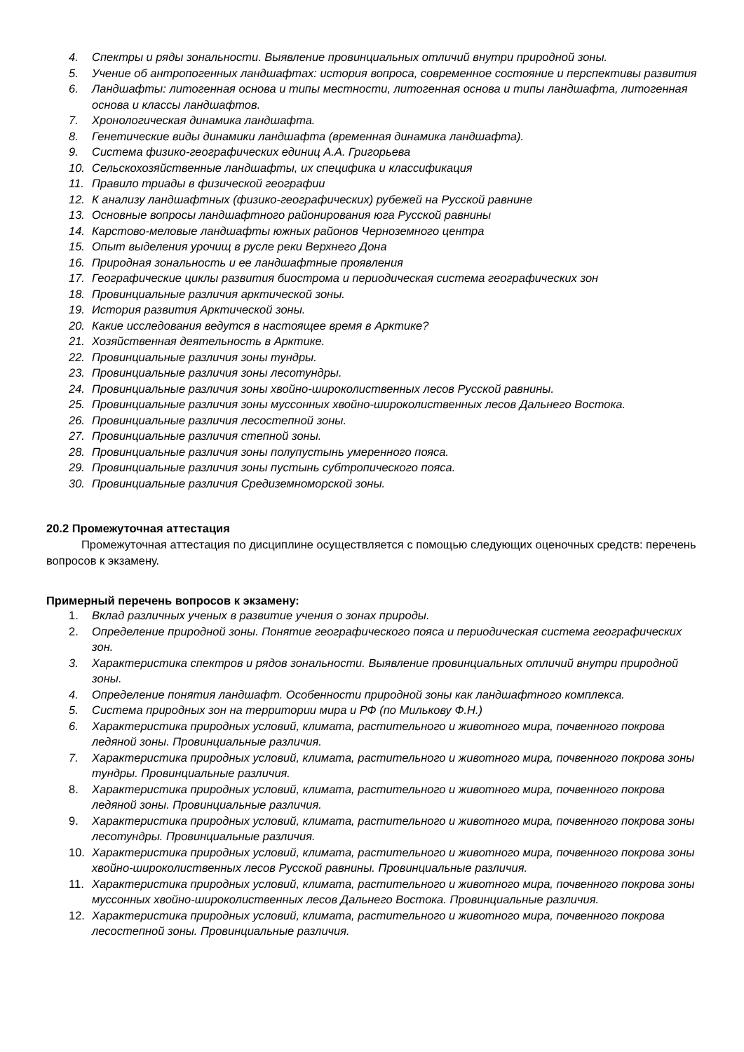4. Спектры и ряды зональности. Выявление провинциальных отличий внутри природной зоны.
5. Учение об антропогенных ландшафтах: история вопроса, современное состояние и перспективы развития
6. Ландшафты: литогенная основа и типы местности, литогенная основа и типы ландшафта, литогенная основа и классы ландшафтов.
7. Хронологическая динамика ландшафта.
8. Генетические виды динамики ландшафта (временная динамика ландшафта).
9. Система физико-географических единиц А.А. Григорьева
10. Сельскохозяйственные ландшафты, их специфика и классификация
11. Правило триады в физической географии
12. К анализу ландшафтных (физико-географических) рубежей на Русской равнине
13. Основные вопросы ландшафтного районирования юга Русской равнины
14. Карстово-меловые ландшафты южных районов Черноземного центра
15. Опыт выделения урочищ в русле реки Верхнего Дона
16. Природная зональность и ее ландшафтные проявления
17. Географические циклы развития биострома и периодическая система географических зон
18. Провинциальные различия арктической зоны.
19. История развития Арктической зоны.
20. Какие исследования ведутся в настоящее время в Арктике?
21. Хозяйственная деятельность в Арктике.
22. Провинциальные различия зоны тундры.
23. Провинциальные различия зоны лесотундры.
24. Провинциальные различия зоны хвойно-широколиственных лесов Русской равнины.
25. Провинциальные различия зоны муссонных хвойно-широколиственных лесов Дальнего Востока.
26. Провинциальные различия лесостепной зоны.
27. Провинциальные различия степной зоны.
28. Провинциальные различия зоны полупустынь умеренного пояса.
29. Провинциальные различия зоны пустынь субтропического пояса.
30. Провинциальные различия Средиземноморской зоны.
20.2 Промежуточная аттестация
Промежуточная аттестация по дисциплине осуществляется с помощью следующих оценочных средств: перечень вопросов к экзамену.
Примерный перечень вопросов к экзамену:
1. Вклад различных ученых в развитие учения о зонах природы.
2. Определение природной зоны. Понятие географического пояса и периодическая система географических зон.
3. Характеристика спектров и рядов зональности. Выявление провинциальных отличий внутри природной зоны.
4. Определение понятия ландшафт. Особенности природной зоны как ландшафтного комплекса.
5. Система природных зон на территории мира и РФ (по Милькову Ф.Н.)
6. Характеристика природных условий, климата, растительного и животного мира, почвенного покрова ледяной зоны. Провинциальные различия.
7. Характеристика природных условий, климата, растительного и животного мира, почвенного покрова зоны тундры. Провинциальные различия.
8. Характеристика природных условий, климата, растительного и животного мира, почвенного покрова ледяной зоны. Провинциальные различия.
9. Характеристика природных условий, климата, растительного и животного мира, почвенного покрова зоны лесотундры. Провинциальные различия.
10. Характеристика природных условий, климата, растительного и животного мира, почвенного покрова зоны хвойно-широколиственных лесов Русской равнины. Провинциальные различия.
11. Характеристика природных условий, климата, растительного и животного мира, почвенного покрова зоны муссонных хвойно-широколиственных лесов Дальнего Востока. Провинциальные различия.
12. Характеристика природных условий, климата, растительного и животного мира, почвенного покрова лесостепной зоны. Провинциальные различия.